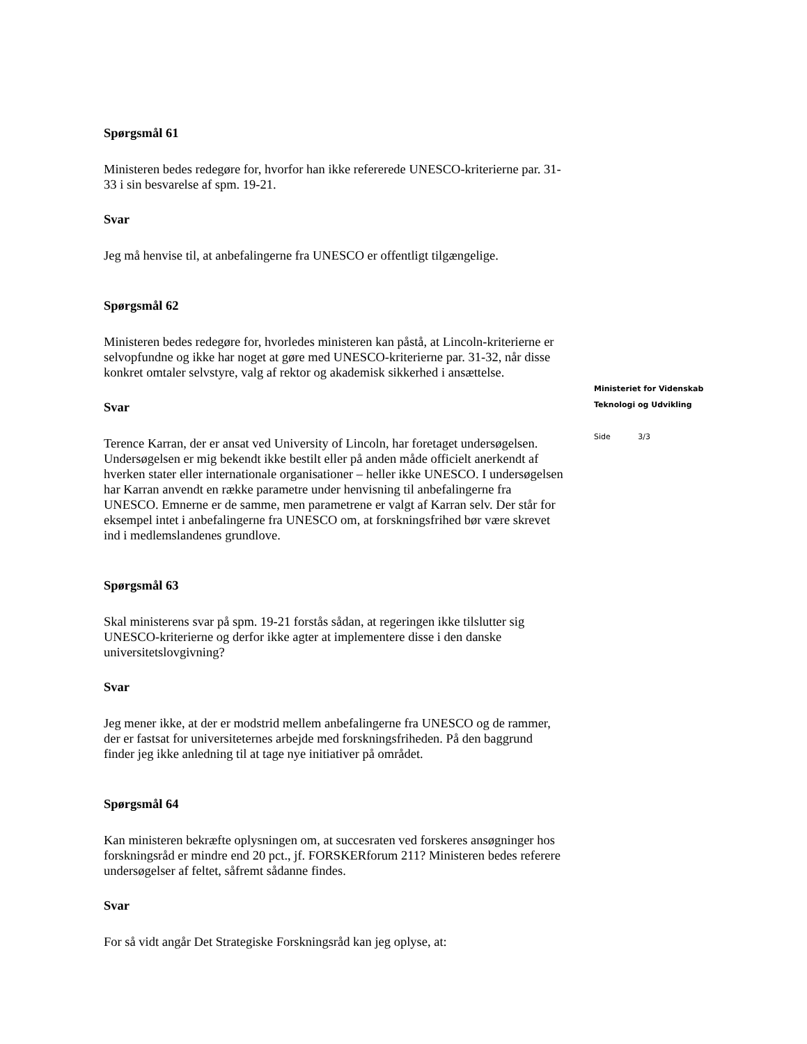Spørgsmål 61
Ministeren bedes redegøre for, hvorfor han ikke refererede UNESCO-kriterierne par. 31-33 i sin besvarelse af spm. 19-21.
Svar
Jeg må henvise til, at anbefalingerne fra UNESCO er offentligt tilgængelige.
Spørgsmål 62
Ministeren bedes redegøre for, hvorledes ministeren kan påstå, at Lincoln-kriterierne er selvopfundne og ikke har noget at gøre med UNESCO-kriterierne par. 31-32, når disse konkret omtaler selvstyre, valg af rektor og akademisk sikkerhed i ansættelse.
Svar
Terence Karran, der er ansat ved University of Lincoln, har foretaget undersøgelsen. Undersøgelsen er mig bekendt ikke bestilt eller på anden måde officielt anerkendt af hverken stater eller internationale organisationer – heller ikke UNESCO. I undersøgelsen har Karran anvendt en række parametre under henvisning til anbefalingerne fra UNESCO. Emnerne er de samme, men parametrene er valgt af Karran selv. Der står for eksempel intet i anbefalingerne fra UNESCO om, at forskningsfrihed bør være skrevet ind i medlemslandenes grundlove.
Spørgsmål 63
Skal ministerens svar på spm. 19-21 forstås sådan, at regeringen ikke tilslutter sig UNESCO-kriterierne og derfor ikke agter at implementere disse i den danske universitetslovgivning?
Svar
Jeg mener ikke, at der er modstrid mellem anbefalingerne fra UNESCO og de rammer, der er fastsat for universiteternes arbejde med forskningsfriheden. På den baggrund finder jeg ikke anledning til at tage nye initiativer på området.
Spørgsmål 64
Kan ministeren bekræfte oplysningen om, at succesraten ved forskeres ansøgninger hos forskningsråd er mindre end 20 pct., jf. FORSKERforum 211? Ministeren bedes referere undersøgelser af feltet, såfremt sådanne findes.
Svar
For så vidt angår Det Strategiske Forskningsråd kan jeg oplyse, at:
Ministeriet for Videnskab
Teknologi og Udvikling
Side 3/3